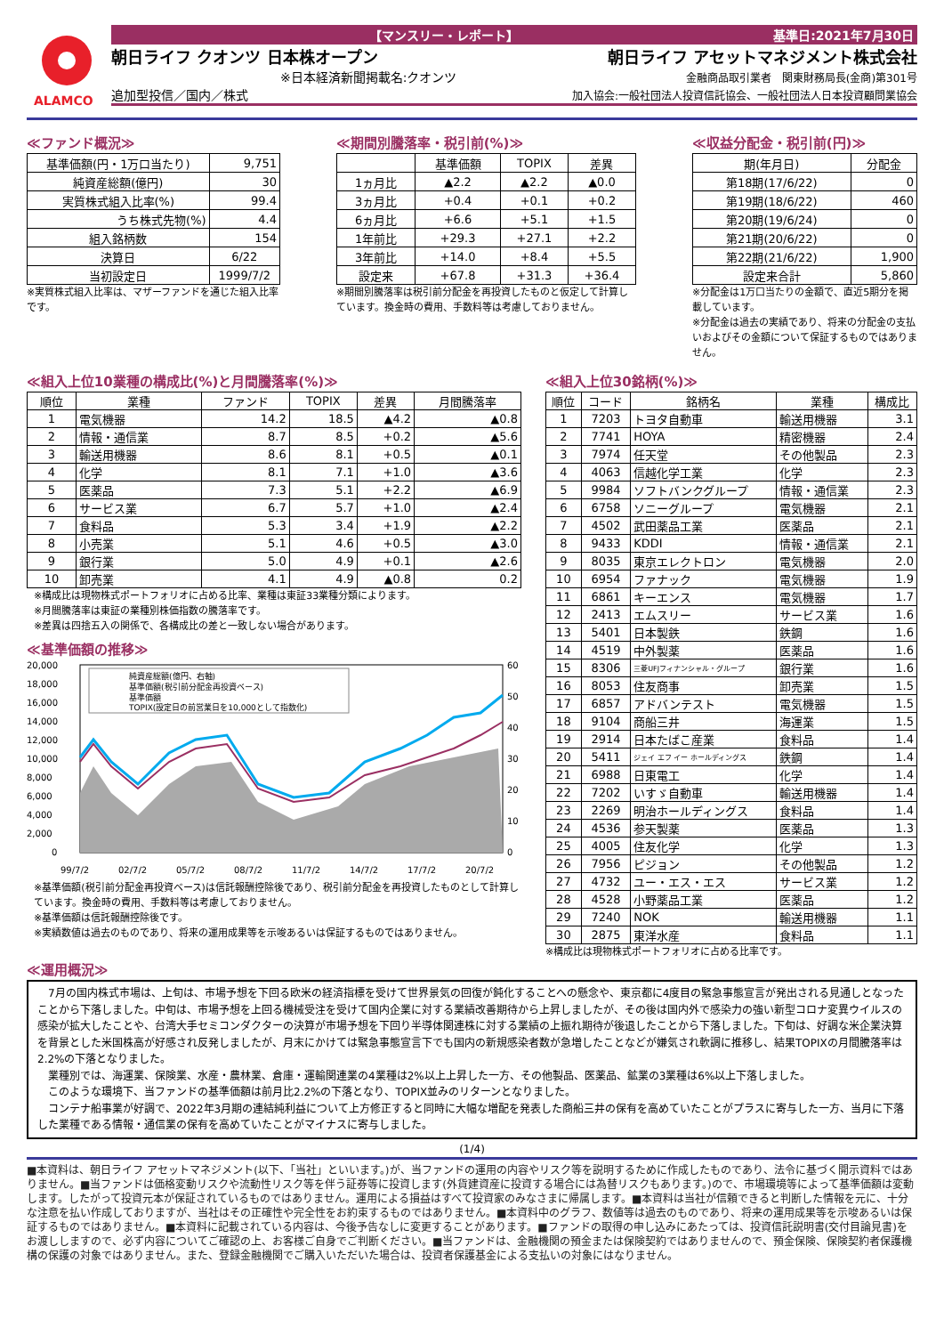ALAMCO
【マンスリー・レポート】 基準日:2021年7月30日
朝日ライフ クオンツ 日本株オープン 朝日ライフ アセットマネジメント株式会社
※日本経済新聞掲載名:クオンツ 金融商品取引業者　関東財務局長(金商)第301号
追加型投信／国内／株式 加入協会:一般社団法人投資信託協会、一般社団法人日本投資顧問業協会
≪ファンド概況≫
| 基準価額(円・1万口当たり) | 9,751 |
| 純資産総額(億円) | 30 |
| 実質株式組入比率(%) | 99.4 |
| うち株式先物(%) | 4.4 |
| 組入銘柄数 | 154 |
| 決算日 | 6/22 |
| 当初設定日 | 1999/7/2 |
※実質株式組入比率は、マザーファンドを通じた組入比率です。
≪期間別騰落率・税引前(%)≫
| | 基準価額 | TOPIX | 差異 |
| --- | --- | --- | --- |
| 1ヵ月比 | ▲2.2 | ▲2.2 | ▲0.0 |
| 3ヵ月比 | +0.4 | +0.1 | +0.2 |
| 6ヵ月比 | +6.6 | +5.1 | +1.5 |
| 1年前比 | +29.3 | +27.1 | +2.2 |
| 3年前比 | +14.0 | +8.4 | +5.5 |
| 設定来 | +67.8 | +31.3 | +36.4 |
※期間別騰落率は税引前分配金を再投資したものと仮定して計算しています。換金時の費用、手数料等は考慮しておりません。
≪収益分配金・税引前(円)≫
| 期(年月日) | 分配金 |
| --- | --- |
| 第18期(17/6/22) | 0 |
| 第19期(18/6/22) | 460 |
| 第20期(19/6/24) | 0 |
| 第21期(20/6/22) | 0 |
| 第22期(21/6/22) | 1,900 |
| 設定来合計 | 5,860 |
※分配金は1万口当たりの金額で、直近5期分を掲載しています。
※分配金は過去の実績であり、将来の分配金の支払いおよびその金額について保証するものではありません。
≪組入上位10業種の構成比(%)と月間騰落率(%)≫
| 順位 | 業種 | ファンド | TOPIX | 差異 | 月間騰落率 |
| --- | --- | --- | --- | --- | --- |
| 1 | 電気機器 | 14.2 | 18.5 | ▲4.2 | ▲0.8 |
| 2 | 情報・通信業 | 8.7 | 8.5 | +0.2 | ▲5.6 |
| 3 | 輸送用機器 | 8.6 | 8.1 | +0.5 | ▲0.1 |
| 4 | 化学 | 8.1 | 7.1 | +1.0 | ▲3.6 |
| 5 | 医薬品 | 7.3 | 5.1 | +2.2 | ▲6.9 |
| 6 | サービス業 | 6.7 | 5.7 | +1.0 | ▲2.4 |
| 7 | 食料品 | 5.3 | 3.4 | +1.9 | ▲2.2 |
| 8 | 小売業 | 5.1 | 4.6 | +0.5 | ▲3.0 |
| 9 | 銀行業 | 5.0 | 4.9 | +0.1 | ▲2.6 |
| 10 | 卸売業 | 4.1 | 4.9 | ▲0.8 | 0.2 |
※構成比は現物株式ポートフォリオに占める比率、業種は東証33業種分類によります。
※月間騰落率は東証の業種別株価指数の騰落率です。
※差異は四捨五入の関係で、各構成比の差と一致しない場合があります。
≪基準価額の推移≫
20,000
18,000
16,000
14,000
12,000
10,000
8,000
6,000
4,000
2,000
0
60
50
40
30
20
10
0
99/7/2
02/7/2
05/7/2
08/7/2
11/7/2
14/7/2
17/7/2
20/7/2
純資産総額(億円、右軸)
基準価額(税引前分配金再投資ベース)
基準価額
TOPIX(設定日の前営業日を10,000として指数化)
※基準価額(税引前分配金再投資ベース)は信託報酬控除後であり、税引前分配金を再投資したものとして計算しています。換金時の費用、手数料等は考慮しておりません。
※基準価額は信託報酬控除後です。
※実績数値は過去のものであり、将来の運用成果等を示唆あるいは保証するものではありません。
≪組入上位30銘柄(%)≫
| 順位 | コード | 銘柄名 | 業種 | 構成比 |
| --- | --- | --- | --- | --- |
| 1 | 7203 | トヨタ自動車 | 輸送用機器 | 3.1 |
| 2 | 7741 | HOYA | 精密機器 | 2.4 |
| 3 | 7974 | 任天堂 | その他製品 | 2.3 |
| 4 | 4063 | 信越化学工業 | 化学 | 2.3 |
| 5 | 9984 | ソフトバンクグループ | 情報・通信業 | 2.3 |
| 6 | 6758 | ソニーグループ | 電気機器 | 2.1 |
| 7 | 4502 | 武田薬品工業 | 医薬品 | 2.1 |
| 8 | 9433 | KDDI | 情報・通信業 | 2.1 |
| 9 | 8035 | 東京エレクトロン | 電気機器 | 2.0 |
| 10 | 6954 | ファナック | 電気機器 | 1.9 |
| 11 | 6861 | キーエンス | 電気機器 | 1.7 |
| 12 | 2413 | エムスリー | サービス業 | 1.6 |
| 13 | 5401 | 日本製鉄 | 鉄鋼 | 1.6 |
| 14 | 4519 | 中外製薬 | 医薬品 | 1.6 |
| 15 | 8306 | 三菱UFJフィナンシャル・グループ | 銀行業 | 1.6 |
| 16 | 8053 | 住友商事 | 卸売業 | 1.5 |
| 17 | 6857 | アドバンテスト | 電気機器 | 1.5 |
| 18 | 9104 | 商船三井 | 海運業 | 1.5 |
| 19 | 2914 | 日本たばこ産業 | 食料品 | 1.4 |
| 20 | 5411 | ジェイ エフ イー ホールディングス | 鉄鋼 | 1.4 |
| 21 | 6988 | 日東電工 | 化学 | 1.4 |
| 22 | 7202 | いすゞ自動車 | 輸送用機器 | 1.4 |
| 23 | 2269 | 明治ホールディングス | 食料品 | 1.4 |
| 24 | 4536 | 参天製薬 | 医薬品 | 1.3 |
| 25 | 4005 | 住友化学 | 化学 | 1.3 |
| 26 | 7956 | ピジョン | その他製品 | 1.2 |
| 27 | 4732 | ユー・エス・エス | サービス業 | 1.2 |
| 28 | 4528 | 小野薬品工業 | 医薬品 | 1.2 |
| 29 | 7240 | NOK | 輸送用機器 | 1.1 |
| 30 | 2875 | 東洋水産 | 食料品 | 1.1 |
※構成比は現物株式ポートフォリオに占める比率です。
≪運用概況≫
　7月の国内株式市場は、上旬は、市場予想を下回る欧米の経済指標を受けて世界景気の回復が鈍化することへの懸念や、東京都に4度目の緊急事態宣言が発出される見通しとなったことから下落しました。中旬は、市場予想を上回る機械受注を受けて国内企業に対する業績改善期待から上昇しましたが、その後は国内外で感染力の強い新型コロナ変異ウイルスの感染が拡大したことや、台湾大手セミコンダクターの決算が市場予想を下回り半導体関連株に対する業績の上振れ期待が後退したことから下落しました。下旬は、好調な米企業決算を背景とした米国株高が好感され反発しましたが、月末にかけては緊急事態宣言下でも国内の新規感染者数が急増したことなどが嫌気され軟調に推移し、結果TOPIXの月間騰落率は2.2%の下落となりました。
　業種別では、海運業、保険業、水産・農林業、倉庫・運輸関連業の4業種は2%以上上昇した一方、その他製品、医薬品、鉱業の3業種は6%以上下落しました。
　このような環境下、当ファンドの基準価額は前月比2.2%の下落となり、TOPIX並みのリターンとなりました。
　コンテナ船事業が好調で、2022年3月期の連結純利益について上方修正すると同時に大幅な増配を発表した商船三井の保有を高めていたことがプラスに寄与した一方、当月に下落した業種である情報・通信業の保有を高めていたことがマイナスに寄与しました。
(1/4)
■本資料は、朝日ライフ アセットマネジメント(以下、「当社」といいます。)が、当ファンドの運用の内容やリスク等を説明するために作成したものであり、法令に基づく開示資料ではありません。■当ファンドは価格変動リスクや流動性リスク等を伴う証券等に投資します(外貨建資産に投資する場合には為替リスクもあります。)ので、市場環境等によって基準価額は変動します。したがって投資元本が保証されているものではありません。運用による損益はすべて投資家のみなさまに帰属します。■本資料は当社が信頼できると判断した情報を元に、十分な注意を払い作成しておりますが、当社はその正確性や完全性をお約束するものではありません。■本資料中のグラフ、数値等は過去のものであり、将来の運用成果等を示唆あるいは保証するものではありません。■本資料に記載されている内容は、今後予告なしに変更することがあります。■ファンドの取得の申し込みにあたっては、投資信託説明書(交付目論見書)をお渡ししますので、必ず内容についてご確認の上、お客様ご自身でご判断ください。■当ファンドは、金融機関の預金または保険契約ではありませんので、預金保険、保険契約者保護機構の保護の対象ではありません。また、登録金融機関でご購入いただいた場合は、投資者保護基金による支払いの対象にはなりません。